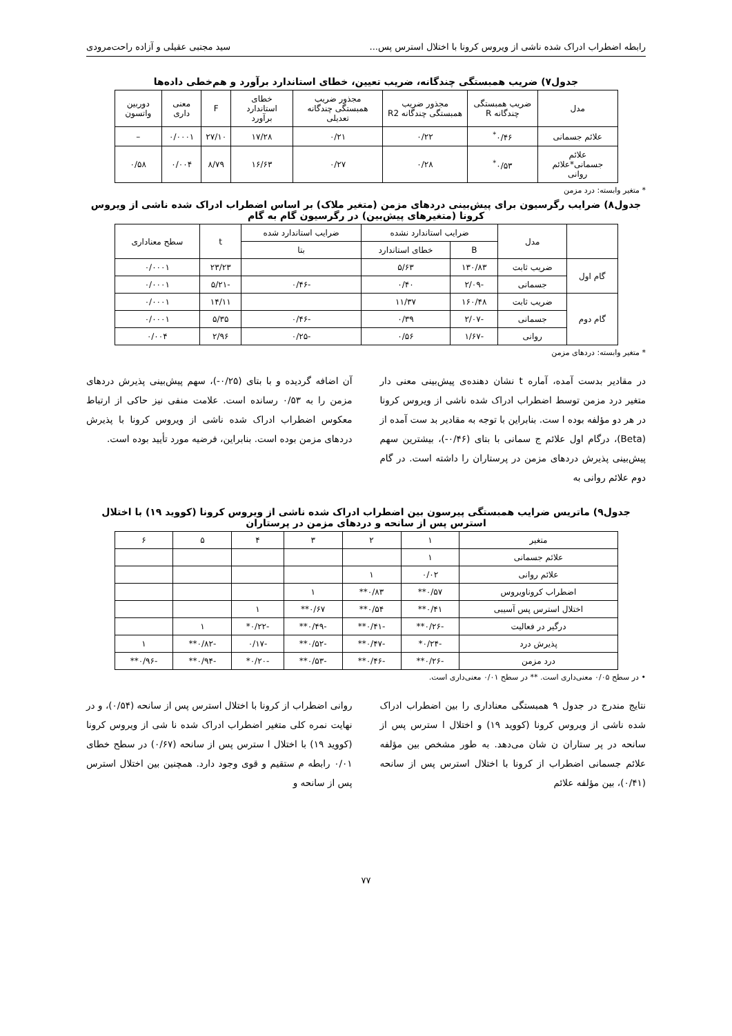رابطه اضطراب ادراک شده ناشی از ویروس کرونا با اختلال استرس پس... سید مجتبی عقیلی و آزاده راحت‌مرودی
جدول۷) ضریب همبستگی چندگانه، ضریب تعیین، خطای استاندارد برآورد و هم‌خطی داده‌ها
| مدل | ضریب همبستگی چندگانه R | مجذور ضریب همبستگی چندگانه R2 | مجذور ضریب همبستگی چندگانه تعدیلی | خطای استاندارد برآورد | F | معنی داری | دوربین واتسون |
| --- | --- | --- | --- | --- | --- | --- | --- |
| علائم جسمانی | ۰/۴۶<sup>*</sup> | ۰/۲۲ | ۰/۲۱ | ۱۷/۲۸ | ۲۷/۱۰ | ۰/۰۰۰۱ | – |
| علائم جسمانی*علائم روانی | ۰/۵۳<sup>*</sup> | ۰/۲۸ | ۰/۲۷ | ۱۶/۶۳ | ۸/۷۹ | ۰/۰۰۴ | ۰/۵۸ |
* متغیر وابسته: درد مزمن
جدول۸) ضرایب رگرسیون برای پیش‌بینی دردهای مزمن (متغیر ملاک) بر اساس اضطراب ادراک شده ناشی از ویروس کرونا (متغیرهای پیش‌بین) در رگرسیون گام به گام
| | مدل | ضرایب استاندارد نشده | | ضرایب استاندارد شده | t | سطح معناداری |
| --- | --- | --- | --- | --- | --- | --- |
| | | B | خطای استاندارد | بتا | | |
| گام اول | ضریب ثابت | ۱۳۰/۸۳ | ۵/۶۳ | | ۲۳/۲۳ | ۰/۰۰۰۱ |
| | جسمانی | -۲/۰۹ | ۰/۴۰ | -۰/۴۶ | -۵/۲۱ | ۰/۰۰۰۱ |
| گام دوم | ضریب ثابت | ۱۶۰/۴۸ | ۱۱/۳۷ | | ۱۴/۱۱ | ۰/۰۰۰۱ |
| | جسمانی | -۲/۰۷ | ۰/۳۹ | -۰/۴۶ | ۵/۳۵ | ۰/۰۰۰۱ |
| | روانی | -۱/۶۷ | ۰/۵۶ | -۰/۲۵ | ۲/۹۶ | ۰/۰۰۴ |
* متغیر وابسته: دردهای مزمن
در مقادیر بدست آمده، آماره t نشان دهنده‌ی پیش‌بینی معنی دار متغیر درد مزمن توسط اضطراب ادراک شده ناشی از ویروس کرونا در هر دو مؤلفه بوده ا ست. بنابراین با توجه به مقادیر بد ست آمده از (Beta)، درگام اول علائم ج سمانی با بتای (۰/۴۶-)، بیشترین سهم پیش‌بینی پذیرش دردهای مزمن در پرستاران را داشته است. در گام دوم علائم روانی به
آن اضافه گردیده و با بتای (۰/۲۵-)، سهم پیش‌بینی پذیرش دردهای مزمن را به ۰/۵۳ رسانده است. علامت منفی نیز حاکی از ارتباط معکوس اضطراب ادراک شده ناشی از ویروس کرونا با پذیرش دردهای مزمن بوده است. بنابراین، فرضیه مورد تأیید بوده است.
جدول۹) ماتریس ضرایب همبستگی پیرسون بین اضطراب ادراک شده ناشی از ویروس کرونا (کووید ۱۹) با اختلال استرس پس از سانحه و دردهای مزمن در پرستاران
| متغیر | ۱ | ۲ | ۳ | ۴ | ۵ | ۶ |
| --- | --- | --- | --- | --- | --- | --- |
| علائم جسمانی | ۱ | | | | | |
| علائم روانی | ۰/۰۲ | ۱ | | | | |
| اضطراب کروناویروس | ۰/۵۷** | ۰/۸۳** | ۱ | | | |
| اختلال استرس پس آسیبی | ۰/۴۱** | ۰/۵۴** | ۰/۶۷** | ۱ | | |
| درگیر در فعالیت | -۰/۲۶** | -۰/۴۱** | -۰/۴۹** | -۰/۲۲* | ۱ | |
| پذیرش درد | -۰/۲۴* | -۰/۴۷** | -۰/۵۲** | -۰/۱۷ | -۰/۸۲** | ۱ |
| درد مزمن | -۰/۲۶** | -۰/۴۶** | -۰/۵۳** | -۰/۲۰* | -۰/۹۴** | -۰/۹۶** |
• در سطح ۰/۰۵ معنی‌داری است. ** در سطح ۰/۰۱ معنی‌داری است.
نتایج مندرج در جدول ۹ همبستگی معناداری را بین اضطراب ادراک شده ناشی از ویروس کرونا (کووید ۱۹) و اختلال ا سترس پس از سانحه در پر ستاران ن شان می‌دهد. به طور مشخص بین مؤلفه علائم جسمانی اضطراب از کرونا با اختلال استرس پس از سانحه (۰/۴۱)، بین مؤلفه علائم
روانی اضطراب از کرونا با اختلال استرس پس از سانحه (۰/۵۴)، و در نهایت نمره کلی متغیر اضطراب ادراک شده نا شی از ویروس کرونا (کووید ۱۹) با اختلال ا سترس پس از سانحه (۰/۶۷) در سطح خطای ۰/۰۱ رابطه م ستقیم و قوی وجود دارد. همچنین بین اختلال استرس پس از سانحه و
۷۷